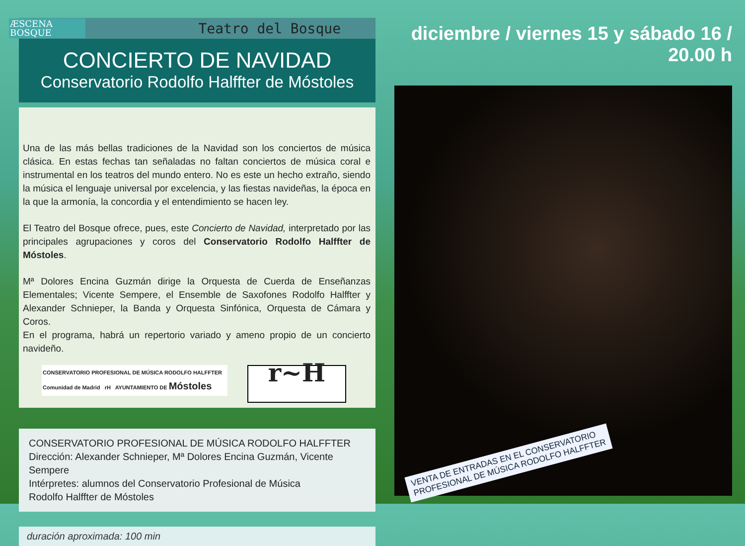ÆSCENA
BOSQUE
Teatro del Bosque
CONCIERTO DE NAVIDAD
Conservatorio Rodolfo Halffter de Móstoles
Una de las más bellas tradiciones de la Navidad son los conciertos de música clásica. En estas fechas tan señaladas no faltan conciertos de música coral e instrumental en los teatros del mundo entero. No es este un hecho extraño, siendo la música el lenguaje universal por excelencia, y las fiestas navideñas, la época en la que la armonía, la concordia y el entendimiento se hacen ley.
El Teatro del Bosque ofrece, pues, este Concierto de Navidad, interpretado por las principales agrupaciones y coros del Conservatorio Rodolfo Halffter de Móstoles.
Mª Dolores Encina Guzmán dirige la Orquesta de Cuerda de Enseñanzas Elementales; Vicente Sempere, el Ensemble de Saxofones Rodolfo Halffter y Alexander Schnieper, la Banda y Orquesta Sinfónica, Orquesta de Cámara y Coros.
En el programa, habrá un repertorio variado y ameno propio de un concierto navideño.
CONSERVATORIO PROFESIONAL DE MÚSICA RODOLFO HALFFTER
Comunidad de Madrid rH AYUNTAMIENTO DE Móstoles
r~H
CONSERVATORIO PROFESIONAL DE MÚSICA RODOLFO HALFFTER
Dirección: Alexander Schnieper, Mª Dolores Encina Guzmán, Vicente Sempere
Intérpretes: alumnos del Conservatorio Profesional de Música
Rodolfo Halffter de Móstoles
duración aproximada: 100 min
diciembre / viernes 15 y sábado 16 / 20.00 h
VENTA DE ENTRADAS EN EL CONSERVATORIO
PROFESIONAL DE MÚSICA RODOLFO HALFFTER